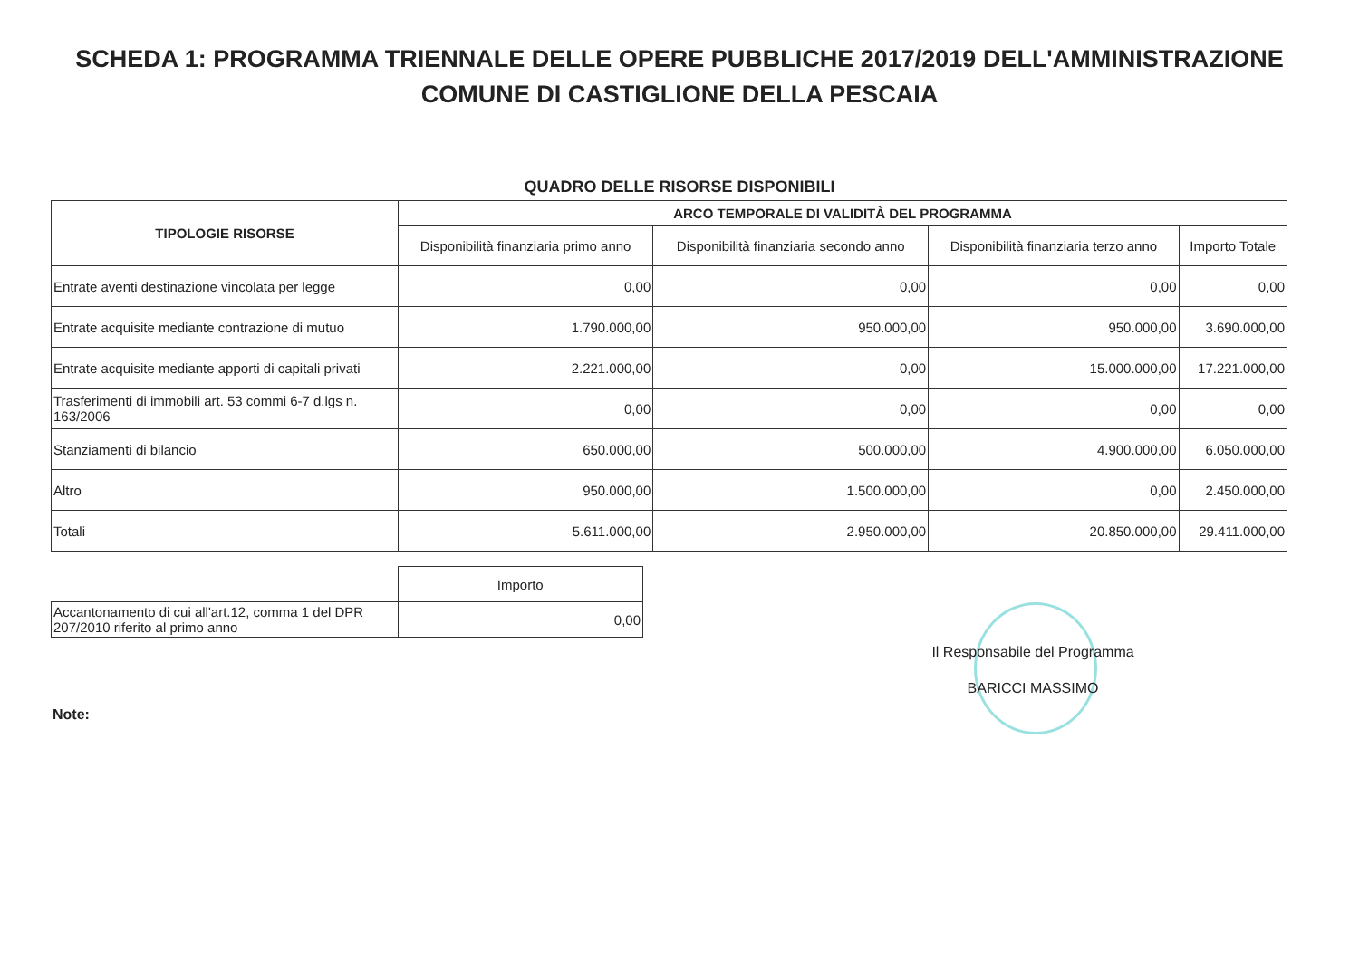SCHEDA 1: PROGRAMMA TRIENNALE DELLE OPERE PUBBLICHE 2017/2019 DELL'AMMINISTRAZIONE
COMUNE DI CASTIGLIONE DELLA PESCAIA
QUADRO DELLE RISORSE DISPONIBILI
| TIPOLOGIE RISORSE | ARCO TEMPORALE DI VALIDITÀ DEL PROGRAMMA | | | |
| --- | --- | --- | --- | --- |
| | Disponibilità finanziaria primo anno | Disponibilità finanziaria secondo anno | Disponibilità finanziaria terzo anno | Importo Totale |
| Entrate aventi destinazione vincolata per legge | 0,00 | 0,00 | 0,00 | 0,00 |
| Entrate acquisite mediante contrazione di mutuo | 1.790.000,00 | 950.000,00 | 950.000,00 | 3.690.000,00 |
| Entrate acquisite mediante apporti di capitali privati | 2.221.000,00 | 0,00 | 15.000.000,00 | 17.221.000,00 |
| Trasferimenti di immobili art. 53 commi 6-7 d.lgs n. 163/2006 | 0,00 | 0,00 | 0,00 | 0,00 |
| Stanziamenti di bilancio | 650.000,00 | 500.000,00 | 4.900.000,00 | 6.050.000,00 |
| Altro | 950.000,00 | 1.500.000,00 | 0,00 | 2.450.000,00 |
| Totali | 5.611.000,00 | 2.950.000,00 | 20.850.000,00 | 29.411.000,00 |
| | Importo |
| Accantonamento di cui all'art.12, comma 1 del DPR 207/2010 riferito al primo anno | 0,00 |
Il Responsabile del Programma
BARICCI MASSIMO
Note: